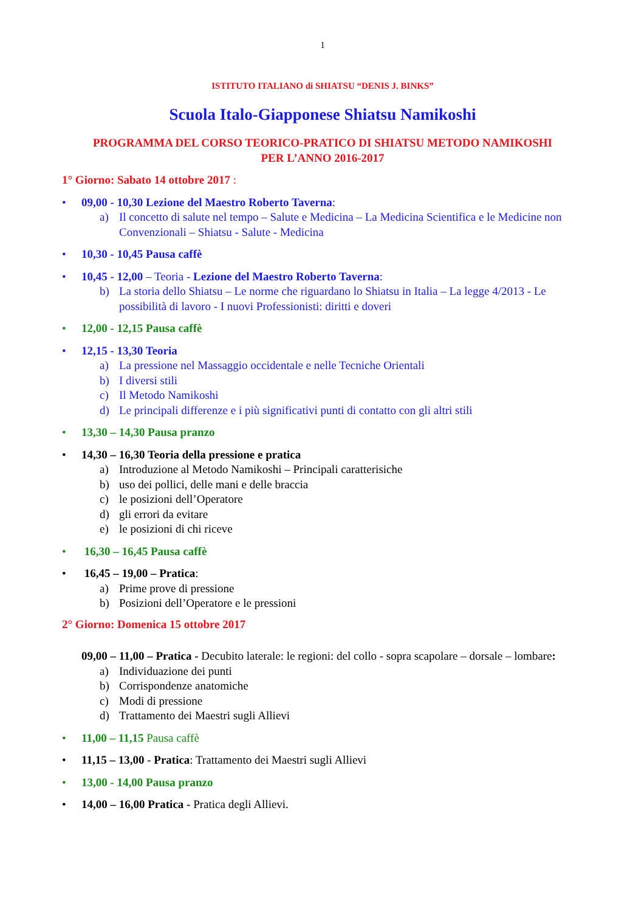1
ISTITUTO ITALIANO di SHIATSU “DENIS J. BINKS”
Scuola Italo-Giapponese Shiatsu Namikoshi
PROGRAMMA DEL CORSO TEORICO-PRATICO DI SHIATSU METODO NAMIKOSHI
PER L’ANNO 2016-2017
1° Giorno: Sabato 14 ottobre 2017 :
• 09,00 - 10,30 Lezione del Maestro Roberto Taverna:
a) Il concetto di salute nel tempo – Salute e Medicina – La Medicina Scientifica e le Medicine non Convenzionali – Shiatsu - Salute - Medicina
• 10,30 - 10,45 Pausa caffè
• 10,45 - 12,00 – Teoria - Lezione del Maestro Roberto Taverna:
b) La storia dello Shiatsu – Le norme che riguardano lo Shiatsu in Italia – La legge 4/2013 - Le possibilità di lavoro - I nuovi Professionisti: diritti e doveri
• 12,00 - 12,15 Pausa caffè
• 12,15 - 13,30 Teoria
a) La pressione nel Massaggio occidentale e nelle Tecniche Orientali
b) I diversi stili
c) Il Metodo Namikoshi
d) Le principali differenze e i più significativi punti di contatto con gli altri stili
• 13,30 – 14,30 Pausa pranzo
• 14,30 – 16,30 Teoria della pressione e pratica
a) Introduzione al Metodo Namikoshi – Principali caratterisiche
b) uso dei pollici, delle mani e delle braccia
c) le posizioni dell’Operatore
d) gli errori da evitare
e) le posizioni di chi riceve
• 16,30 – 16,45 Pausa caffè
• 16,45 – 19,00 – Pratica:
a) Prime prove di pressione
b) Posizioni dell’Operatore e le pressioni
2° Giorno: Domenica 15 ottobre 2017
09,00 – 11,00 – Pratica - Decubito laterale: le regioni: del collo - sopra scapolare – dorsale – lombare:
a) Individuazione dei punti
b) Corrispondenze anatomiche
c) Modi di pressione
d) Trattamento dei Maestri sugli Allievi
• 11,00 – 11,15 Pausa caffè
• 11,15 – 13,00 - Pratica: Trattamento dei Maestri sugli Allievi
• 13,00 - 14,00 Pausa pranzo
• 14,00 – 16,00 Pratica - Pratica degli Allievi.